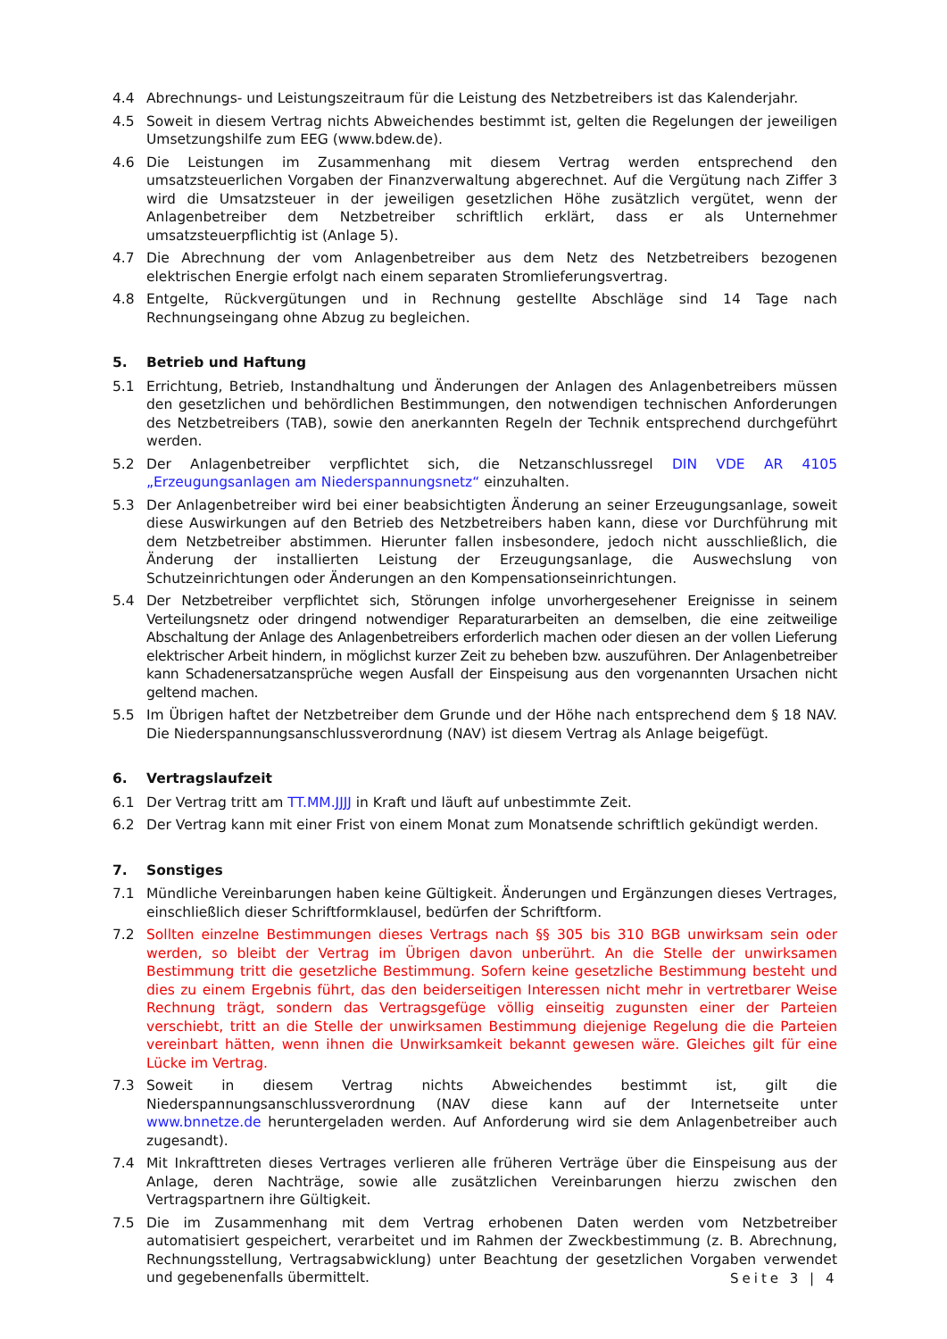4.4 Abrechnungs- und Leistungszeitraum für die Leistung des Netzbetreibers ist das Kalenderjahr.
4.5 Soweit in diesem Vertrag nichts Abweichendes bestimmt ist, gelten die Regelungen der jeweiligen Umsetzungshilfe zum EEG (www.bdew.de).
4.6 Die Leistungen im Zusammenhang mit diesem Vertrag werden entsprechend den umsatzsteuerlichen Vorgaben der Finanzverwaltung abgerechnet. Auf die Vergütung nach Ziffer 3 wird die Umsatzsteuer in der jeweiligen gesetzlichen Höhe zusätzlich vergütet, wenn der Anlagenbetreiber dem Netzbetreiber schriftlich erklärt, dass er als Unternehmer umsatzsteuerpflichtig ist (Anlage 5).
4.7 Die Abrechnung der vom Anlagenbetreiber aus dem Netz des Netzbetreibers bezogenen elektrischen Energie erfolgt nach einem separaten Stromlieferungsvertrag.
4.8 Entgelte, Rückvergütungen und in Rechnung gestellte Abschläge sind 14 Tage nach Rechnungseingang ohne Abzug zu begleichen.
5. Betrieb und Haftung
5.1 Errichtung, Betrieb, Instandhaltung und Änderungen der Anlagen des Anlagenbetreibers müssen den gesetzlichen und behördlichen Bestimmungen, den notwendigen technischen Anforderungen des Netzbetreibers (TAB), sowie den anerkannten Regeln der Technik entsprechend durchgeführt werden.
5.2 Der Anlagenbetreiber verpflichtet sich, die Netzanschlussregel DIN VDE AR 4105 „Erzeugungsanlagen am Niederspannungsnetz“ einzuhalten.
5.3 Der Anlagenbetreiber wird bei einer beabsichtigten Änderung an seiner Erzeugungsanlage, soweit diese Auswirkungen auf den Betrieb des Netzbetreibers haben kann, diese vor Durchführung mit dem Netzbetreiber abstimmen. Hierunter fallen insbesondere, jedoch nicht ausschließlich, die Änderung der installierten Leistung der Erzeugungsanlage, die Auswechslung von Schutzeinrichtungen oder Änderungen an den Kompensationseinrichtungen.
5.4 Der Netzbetreiber verpflichtet sich, Störungen infolge unvorhergesehener Ereignisse in seinem Verteilungsnetz oder dringend notwendiger Reparaturarbeiten an demselben, die eine zeitweilige Abschaltung der Anlage des Anlagenbetreibers erforderlich machen oder diesen an der vollen Lieferung elektrischer Arbeit hindern, in möglichst kurzer Zeit zu beheben bzw. auszuführen. Der Anlagenbetreiber kann Schadenersatzansprüche wegen Ausfall der Einspeisung aus den vorgenannten Ursachen nicht geltend machen.
5.5 Im Übrigen haftet der Netzbetreiber dem Grunde und der Höhe nach entsprechend dem § 18 NAV. Die Niederspannungsanschlussverordnung (NAV) ist diesem Vertrag als Anlage beigefügt.
6. Vertragslaufzeit
6.1 Der Vertrag tritt am TT.MM.JJJJ in Kraft und läuft auf unbestimmte Zeit.
6.2 Der Vertrag kann mit einer Frist von einem Monat zum Monatsende schriftlich gekündigt werden.
7. Sonstiges
7.1 Mündliche Vereinbarungen haben keine Gültigkeit. Änderungen und Ergänzungen dieses Vertrages, einschließlich dieser Schriftformklausel, bedürfen der Schriftform.
7.2 Sollten einzelne Bestimmungen dieses Vertrags nach §§ 305 bis 310 BGB unwirksam sein oder werden, so bleibt der Vertrag im Übrigen davon unberührt. An die Stelle der unwirksamen Bestimmung tritt die gesetzliche Bestimmung. Sofern keine gesetzliche Bestimmung besteht und dies zu einem Ergebnis führt, das den beiderseitigen Interessen nicht mehr in vertretbarer Weise Rechnung trägt, sondern das Vertragsgefüge völlig einseitig zugunsten einer der Parteien verschiebt, tritt an die Stelle der unwirksamen Bestimmung diejenige Regelung die die Parteien vereinbart hätten, wenn ihnen die Unwirksamkeit bekannt gewesen wäre. Gleiches gilt für eine Lücke im Vertrag.
7.3 Soweit in diesem Vertrag nichts Abweichendes bestimmt ist, gilt die Niederspannungsanschlussverordnung (NAV diese kann auf der Internetseite unter www.bnnetze.de heruntergeladen werden. Auf Anforderung wird sie dem Anlagenbetreiber auch zugesandt).
7.4 Mit Inkrafttreten dieses Vertrages verlieren alle früheren Verträge über die Einspeisung aus der Anlage, deren Nachträge, sowie alle zusätzlichen Vereinbarungen hierzu zwischen den Vertragspartnern ihre Gültigkeit.
7.5 Die im Zusammenhang mit dem Vertrag erhobenen Daten werden vom Netzbetreiber automatisiert gespeichert, verarbeitet und im Rahmen der Zweckbestimmung (z. B. Abrechnung, Rechnungsstellung, Vertragsabwicklung) unter Beachtung der gesetzlichen Vorgaben verwendet und gegebenenfalls übermittelt.
Seite 3 | 4